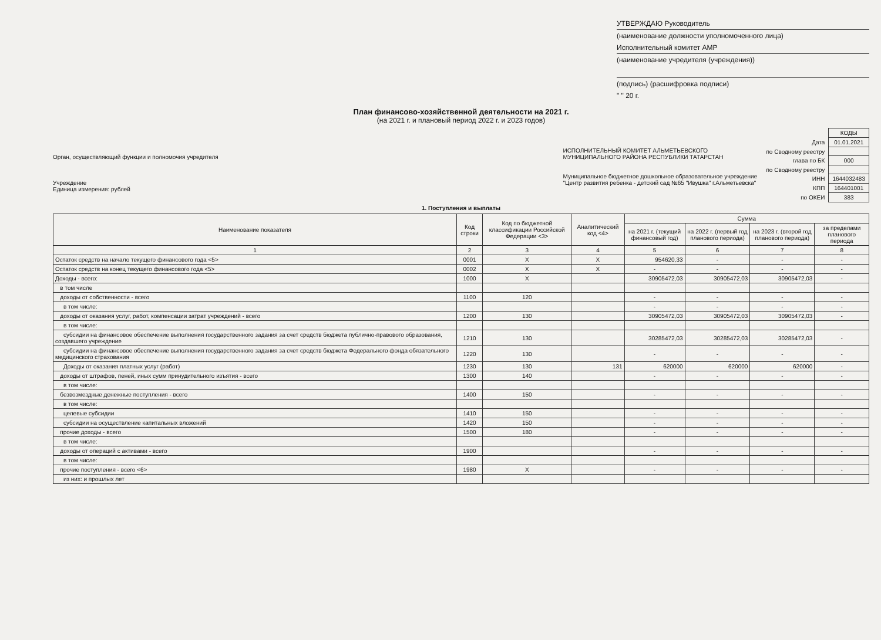УТВЕРЖДАЮ Руководитель
(наименование должности уполномоченного лица)
Исполнительный комитет АМР
(наименование учредителя (учреждения))
(подпись) (расшифровка подписи)
" " 20 г.
План финансово-хозяйственной деятельности на 2021 г.
(на 2021 г. и плановый период 2022 г. и 2023 годов)
Орган, осуществляющий функции и полномочия учредителя
Учреждение
Единица измерения: рублей
ИСПОЛНИТЕЛЬНЫЙ КОМИТЕТ АЛЬМЕТЬЕВСКОГО МУНИЦИПАЛЬНОГО РАЙОНА РЕСПУБЛИКИ ТАТАРСТАН
Муниципальное бюджетное дошкольное образовательное учреждение "Центр развития ребенка - детский сад №65 "Ивушка" г.Альметьевска"
| | КОДЫ |
| Дата | 01.01.2021 |
| по Сводному реестру | |
| глава по БК | 000 |
| по Сводному реестру | |
| ИНН | 1644032483 |
| КПП | 164401001 |
| по ОКЕИ | 383 |
1. Поступления и выплаты
| Наименование показателя | Код строки | Код по бюджетной классификации Российской Федерации <3> | Аналитический код <4> | Сумма | | | |
| --- | --- | --- | --- | --- | --- | --- | --- |
| | | | | на 2021 г. (текущий финансовый год) | на 2022 г. (первый год планового периода) | на 2023 г. (второй год планового периода) | за пределами планового периода |
| 1 | 2 | 3 | 4 | 5 | 6 | 7 | 8 |
| Остаток средств на начало текущего финансового года <5> | 0001 | X | X | 954620,33 | - | - | - |
| Остаток средств на конец текущего финансового года <5> | 0002 | X | X | - | - | - | - |
| Доходы - всего: | 1000 | X | | 30905472,03 | 30905472,03 | 30905472,03 | - |
| в том числе | | | | | | | |
| доходы от собственности - всего | 1100 | 120 | | - | - | - | - |
| в том числе: | | | | - | - | - | - |
| доходы от оказания услуг, работ, компенсации затрат учреждений - всего | 1200 | 130 | | 30905472,03 | 30905472,03 | 30905472,03 | - |
| в том числе: | | | | | | | |
| субсидии на финансовое обеспечение выполнения государственного задания за счет средств бюджета публично-правового образования, создавшего учреждение | 1210 | 130 | | 30285472,03 | 30285472,03 | 30285472,03 | - |
| субсидии на финансовое обеспечение выполнения государственного задания за счет средств бюджета Федерального фонда обязательного медицинского страхования | 1220 | 130 | | - | - | - | - |
| Доходы от оказания платных услуг (работ) | 1230 | 130 | 131 | 620000 | 620000 | 620000 | - |
| доходы от штрафов, пеней, иных сумм принудительного изъятия - всего | 1300 | 140 | | - | - | - | - |
| в том числе: | | | | | | | |
| безвозмездные денежные поступления - всего | 1400 | 150 | | - | - | - | - |
| в том числе: | | | | | | | |
| целевые субсидии | 1410 | 150 | | - | - | - | - |
| субсидии на осуществление капитальных вложений | 1420 | 150 | | - | - | - | - |
| прочие доходы - всего | 1500 | 180 | | - | - | - | - |
| в том числе: | | | | | | | |
| доходы от операций с активами - всего | 1900 | | | - | - | - | - |
| в том числе: | | | | | | | |
| прочие поступления - всего <6> | 1980 | X | | - | - | - | - |
| из них: и прошлых лет | | | | | | | |